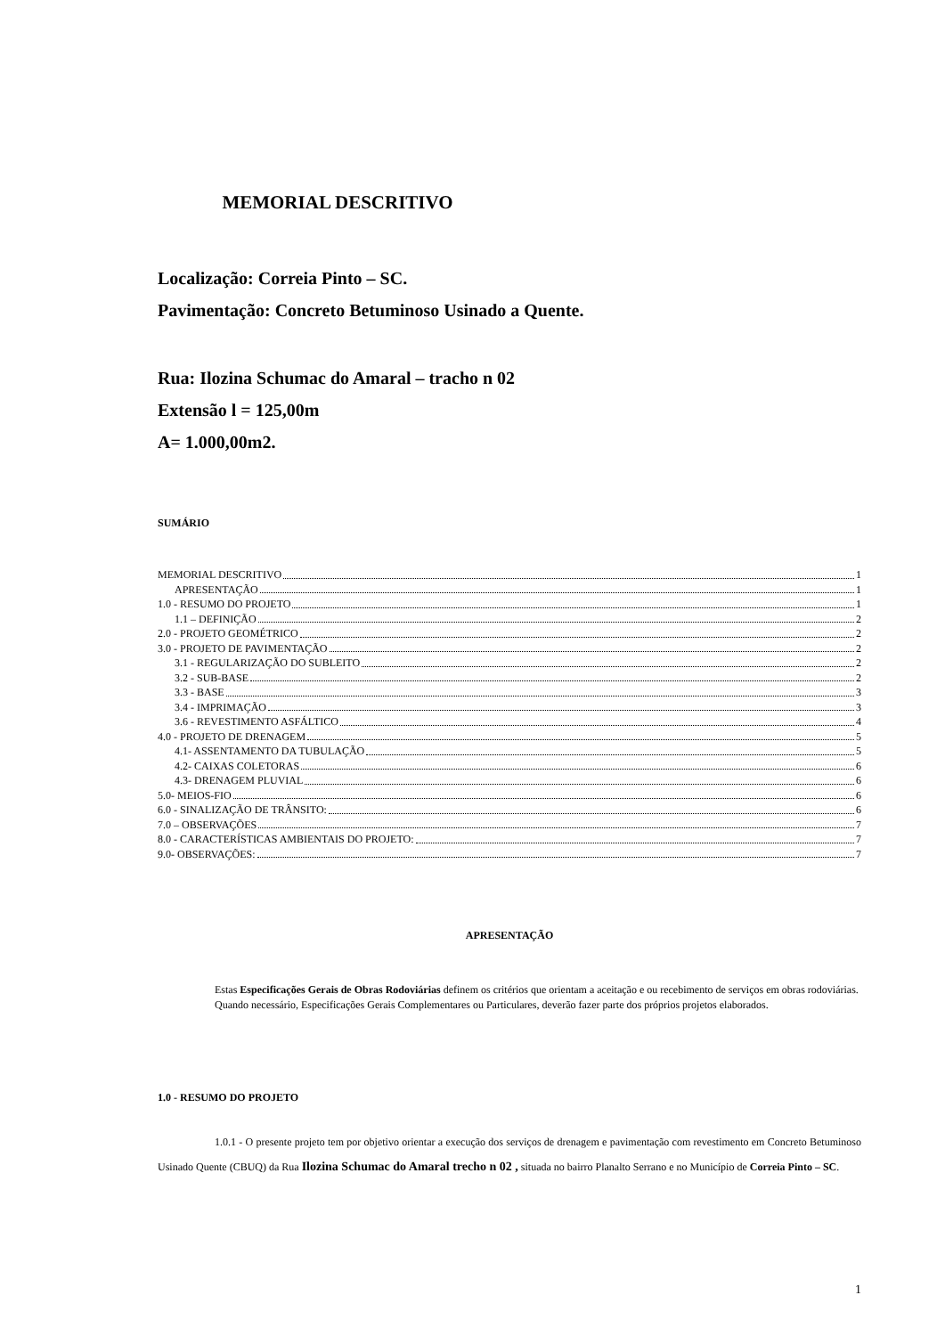MEMORIAL DESCRITIVO
Localização: Correia Pinto – SC.
Pavimentação: Concreto Betuminoso Usinado a Quente.
Rua: Ilozina Schumac do Amaral – tracho n 02
Extensão l = 125,00m
A= 1.000,00m2.
SUMÁRIO
MEMORIAL DESCRITIVO 1
APRESENTAÇÃO 1
1.0 - RESUMO DO PROJETO 1
1.1 – DEFINIÇÃO 2
2.0 - PROJETO GEOMÉTRICO 2
3.0 - PROJETO DE PAVIMENTAÇÃO 2
3.1 - REGULARIZAÇÃO DO SUBLEITO 2
3.2 - SUB-BASE 2
3.3 - BASE 3
3.4 - IMPRIMAÇÃO 3
3.6 - REVESTIMENTO ASFÁLTICO 4
4.0 - PROJETO DE DRENAGEM 5
4.1- ASSENTAMENTO DA TUBULAÇÃO 5
4.2- CAIXAS COLETORAS 6
4.3- DRENAGEM PLUVIAL 6
5.0- MEIOS-FIO 6
6.0 - SINALIZAÇÃO DE TRÂNSITO: 6
7.0 – OBSERVAÇÕES 7
8.0 - CARACTERÍSTICAS AMBIENTAIS DO PROJETO: 7
9.0- OBSERVAÇÕES: 7
APRESENTAÇÃO
Estas Especificações Gerais de Obras Rodoviárias definem os critérios que orientam a aceitação e ou recebimento de serviços em obras rodoviárias.
Quando necessário, Especificações Gerais Complementares ou Particulares, deverão fazer parte dos próprios projetos elaborados.
1.0 - RESUMO DO PROJETO
1.0.1 - O presente projeto tem por objetivo orientar a execução dos serviços de drenagem e pavimentação com revestimento em Concreto Betuminoso Usinado Quente (CBUQ) da Rua Ilozina Schumac do Amaral trecho n 02 , situada no bairro Planalto Serrano e no Município de Correia Pinto – SC.
1